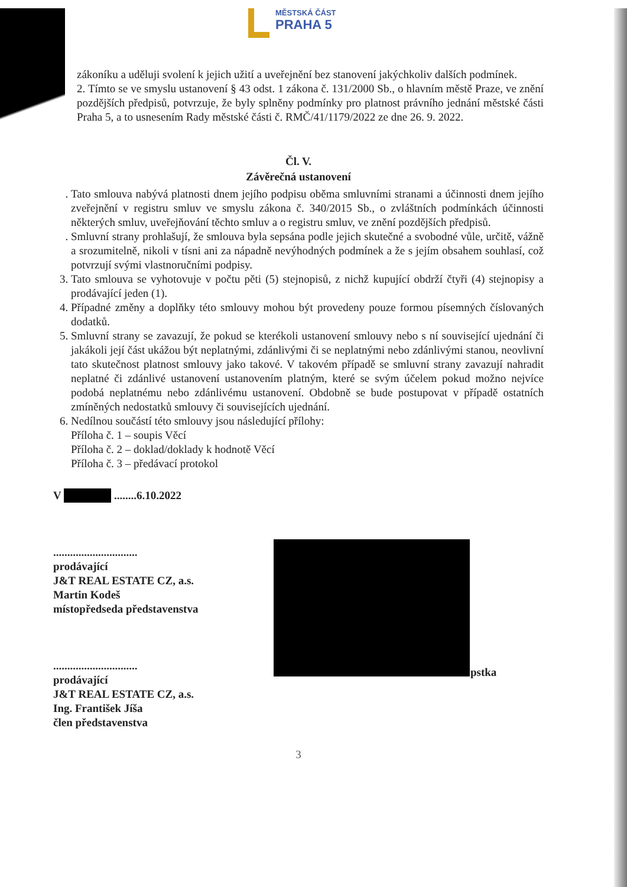MĚSTSKÁ ČÁST
PRAHA 5
zákoníku a uděluji svolení k jejich užití a uveřejnění bez stanovení jakýchkoliv dalších podmínek.
2. Tímto se ve smyslu ustanovení § 43 odst. 1 zákona č. 131/2000 Sb., o hlavním městě Praze, ve znění pozdějších předpisů, potvrzuje, že byly splněny podmínky pro platnost právního jednání městské části Praha 5, a to usnesením Rady městské části č. RMČ/41/1179/2022 ze dne 26. 9. 2022.
Čl. V.
Závěrečná ustanovení
1. Tato smlouva nabývá platnosti dnem jejího podpisu oběma smluvními stranami a účinnosti dnem jejího zveřejnění v registru smluv ve smyslu zákona č. 340/2015 Sb., o zvláštních podmínkách účinnosti některých smluv, uveřejňování těchto smluv a o registru smluv, ve znění pozdějších předpisů.
2. Smluvní strany prohlašují, že smlouva byla sepsána podle jejich skutečné a svobodné vůle, určitě, vážně a srozumitelně, nikoli v tísni ani za nápadně nevýhodných podmínek a že s jejím obsahem souhlasí, což potvrzují svými vlastnoručními podpisy.
3. Tato smlouva se vyhotovuje v počtu pěti (5) stejnopisů, z nichž kupující obdrží čtyři (4) stejnopisy a prodávající jeden (1).
4. Případné změny a doplňky této smlouvy mohou být provedeny pouze formou písemných číslovaných dodatků.
5. Smluvní strany se zavazují, že pokud se kterékoli ustanovení smlouvy nebo s ní související ujednání či jakákoli její část ukážou být neplatnými, zdánlivými či se neplatnými nebo zdánlivými stanou, neovlivní tato skutečnost platnost smlouvy jako takové. V takovém případě se smluvní strany zavazují nahradit neplatné či zdánlivé ustanovení ustanovením platným, které se svým účelem pokud možno nejvíce podobá neplatnému nebo zdánlivému ustanovení. Obdobně se bude postupovat v případě ostatních zmíněných nedostatků smlouvy či souvisejících ujednání.
6. Nedílnou součástí této smlouvy jsou následující přílohy:
Příloha č. 1 – soupis Věcí
Příloha č. 2 – doklad/doklady k hodnotě Věcí
Příloha č. 3 – předávací protokol
V ........6.10.2022
..............................
prodávající
J&T REAL ESTATE CZ, a.s.
Martin Kodeš
místopředseda představenstva
..............................
prodávající
J&T REAL ESTATE CZ, a.s.
Ing. František Jíša
člen představenstva
3
pstka